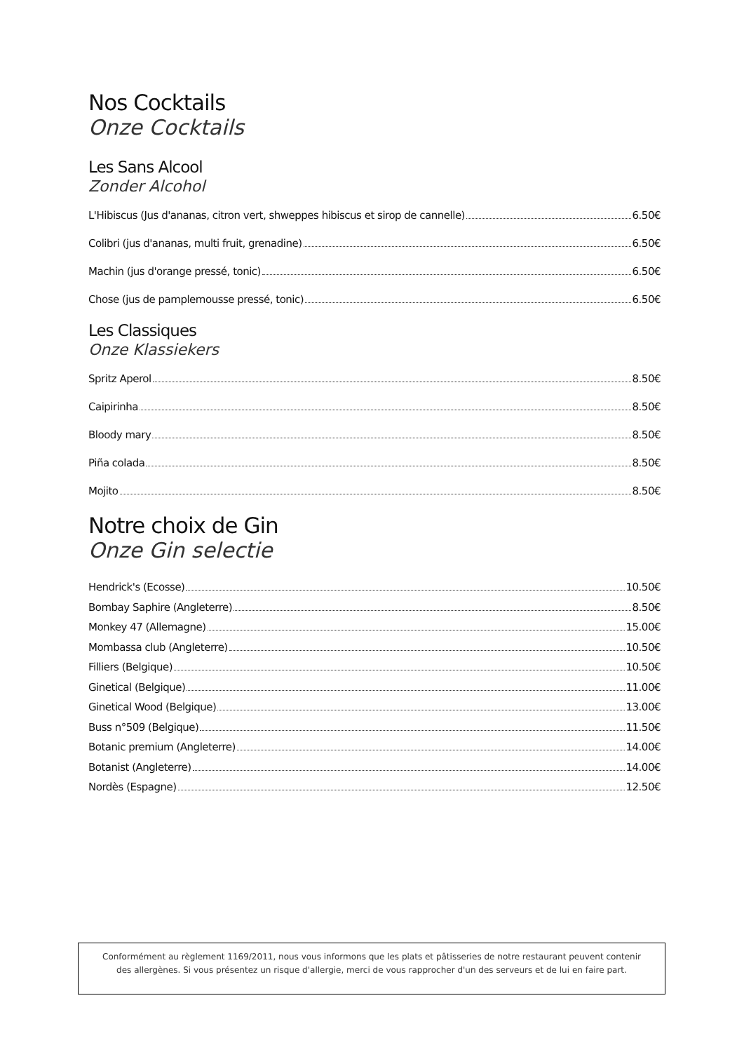Nos Cocktails
Onze Cocktails
Les Sans Alcool
Zonder Alcohol
L'Hibiscus (Jus d'ananas, citron vert, shweppes hibiscus et sirop de cannelle) 6.50€
Colibri (jus d'ananas, multi fruit, grenadine) 6.50€
Machin (jus d'orange pressé, tonic) 6.50€
Chose (jus de pamplemousse pressé, tonic) 6.50€
Les Classiques
Onze Klassiekers
Spritz Aperol 8.50€
Caipirinha 8.50€
Bloody mary 8.50€
Piña colada 8.50€
Mojito 8.50€
Notre choix de Gin
Onze Gin selectie
Hendrick's (Ecosse) 10.50€
Bombay Saphire (Angleterre) 8.50€
Monkey 47 (Allemagne) 15.00€
Mombassa club (Angleterre) 10.50€
Filliers (Belgique) 10.50€
Ginetical (Belgique) 11.00€
Ginetical Wood (Belgique) 13.00€
Buss n°509 (Belgique) 11.50€
Botanic premium (Angleterre) 14.00€
Botanist (Angleterre) 14.00€
Nordès (Espagne) 12.50€
Conformément au règlement 1169/2011, nous vous informons que les plats et pâtisseries de notre restaurant peuvent contenir des allergènes. Si vous présentez un risque d'allergie, merci de vous rapprocher d'un des serveurs et de lui en faire part.